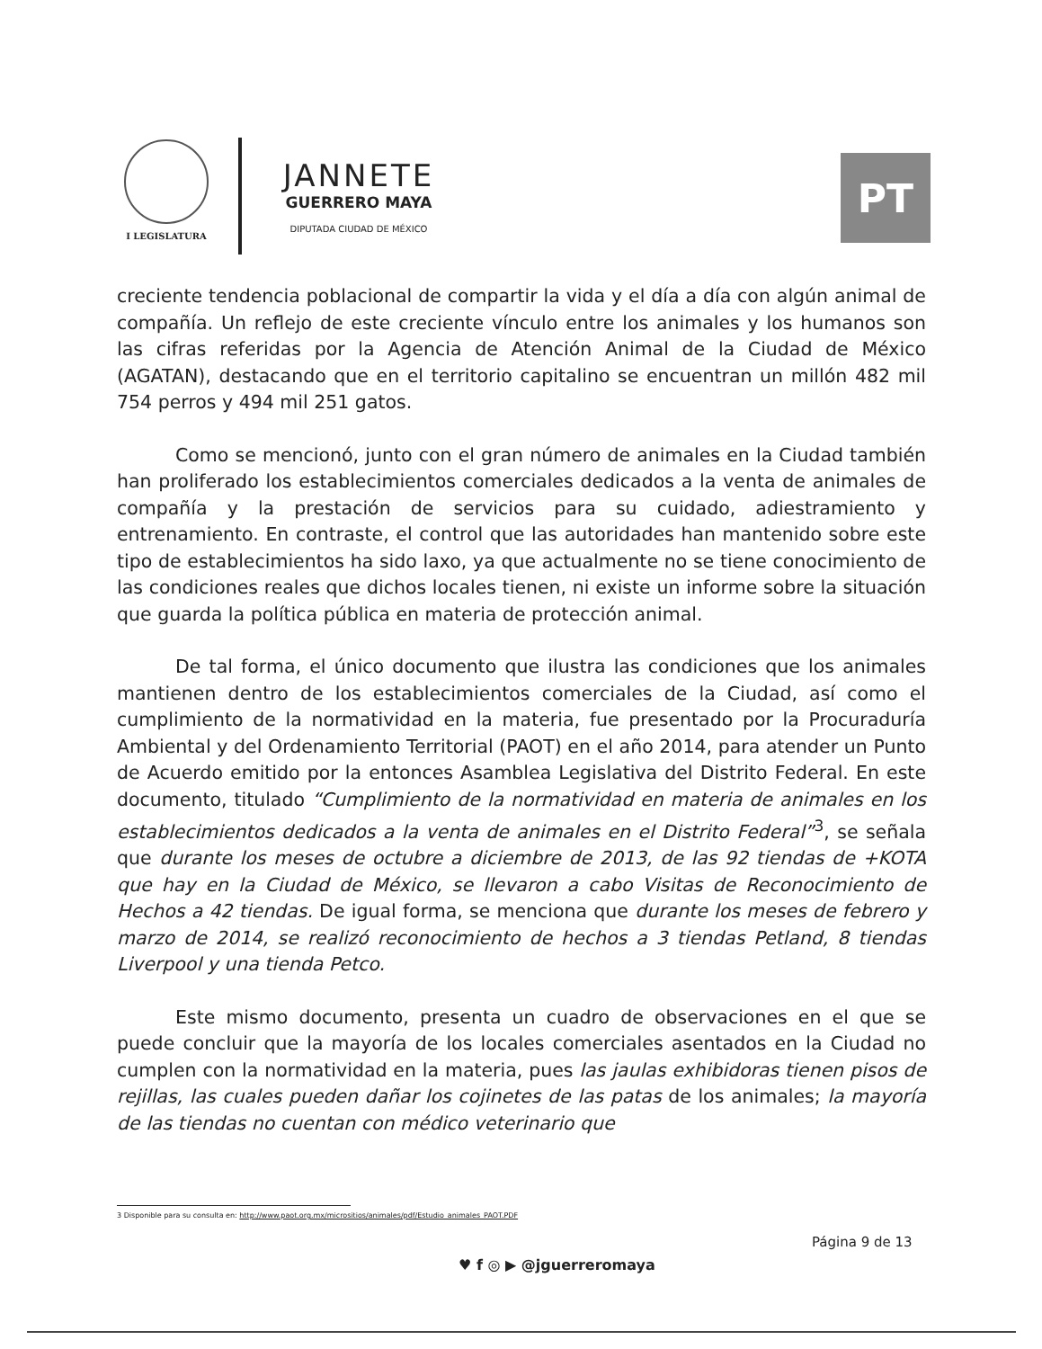I LEGISLATURA
JANNETE
GUERRERO MAYA
DIPUTADA CIUDAD DE MÉXICO
PT
creciente tendencia poblacional de compartir la vida y el día a día con algún animal de compañía. Un reflejo de este creciente vínculo entre los animales y los humanos son las cifras referidas por la Agencia de Atención Animal de la Ciudad de México (AGATAN), destacando que en el territorio capitalino se encuentran un millón 482 mil 754 perros y 494 mil 251 gatos.
Como se mencionó, junto con el gran número de animales en la Ciudad también han proliferado los establecimientos comerciales dedicados a la venta de animales de compañía y la prestación de servicios para su cuidado, adiestramiento y entrenamiento. En contraste, el control que las autoridades han mantenido sobre este tipo de establecimientos ha sido laxo, ya que actualmente no se tiene conocimiento de las condiciones reales que dichos locales tienen, ni existe un informe sobre la situación que guarda la política pública en materia de protección animal.
De tal forma, el único documento que ilustra las condiciones que los animales mantienen dentro de los establecimientos comerciales de la Ciudad, así como el cumplimiento de la normatividad en la materia, fue presentado por la Procuraduría Ambiental y del Ordenamiento Territorial (PAOT) en el año 2014, para atender un Punto de Acuerdo emitido por la entonces Asamblea Legislativa del Distrito Federal. En este documento, titulado “Cumplimiento de la normatividad en materia de animales en los establecimientos dedicados a la venta de animales en el Distrito Federal”<sup>3</sup>, se señala que durante los meses de octubre a diciembre de 2013, de las 92 tiendas de +KOTA que hay en la Ciudad de México, se llevaron a cabo Visitas de Reconocimiento de Hechos a 42 tiendas. De igual forma, se menciona que durante los meses de febrero y marzo de 2014, se realizó reconocimiento de hechos a 3 tiendas Petland, 8 tiendas Liverpool y una tienda Petco.
Este mismo documento, presenta un cuadro de observaciones en el que se puede concluir que la mayoría de los locales comerciales asentados en la Ciudad no cumplen con la normatividad en la materia, pues las jaulas exhibidoras tienen pisos de rejillas, las cuales pueden dañar los cojinetes de las patas de los animales; la mayoría de las tiendas no cuentan con médico veterinario que
3 Disponible para su consulta en: http://www.paot.org.mx/micrositios/animales/pdf/Estudio_animales_PAOT.PDF
Página 9 de 13
♥ f ◎ ▶ @jguerreromaya